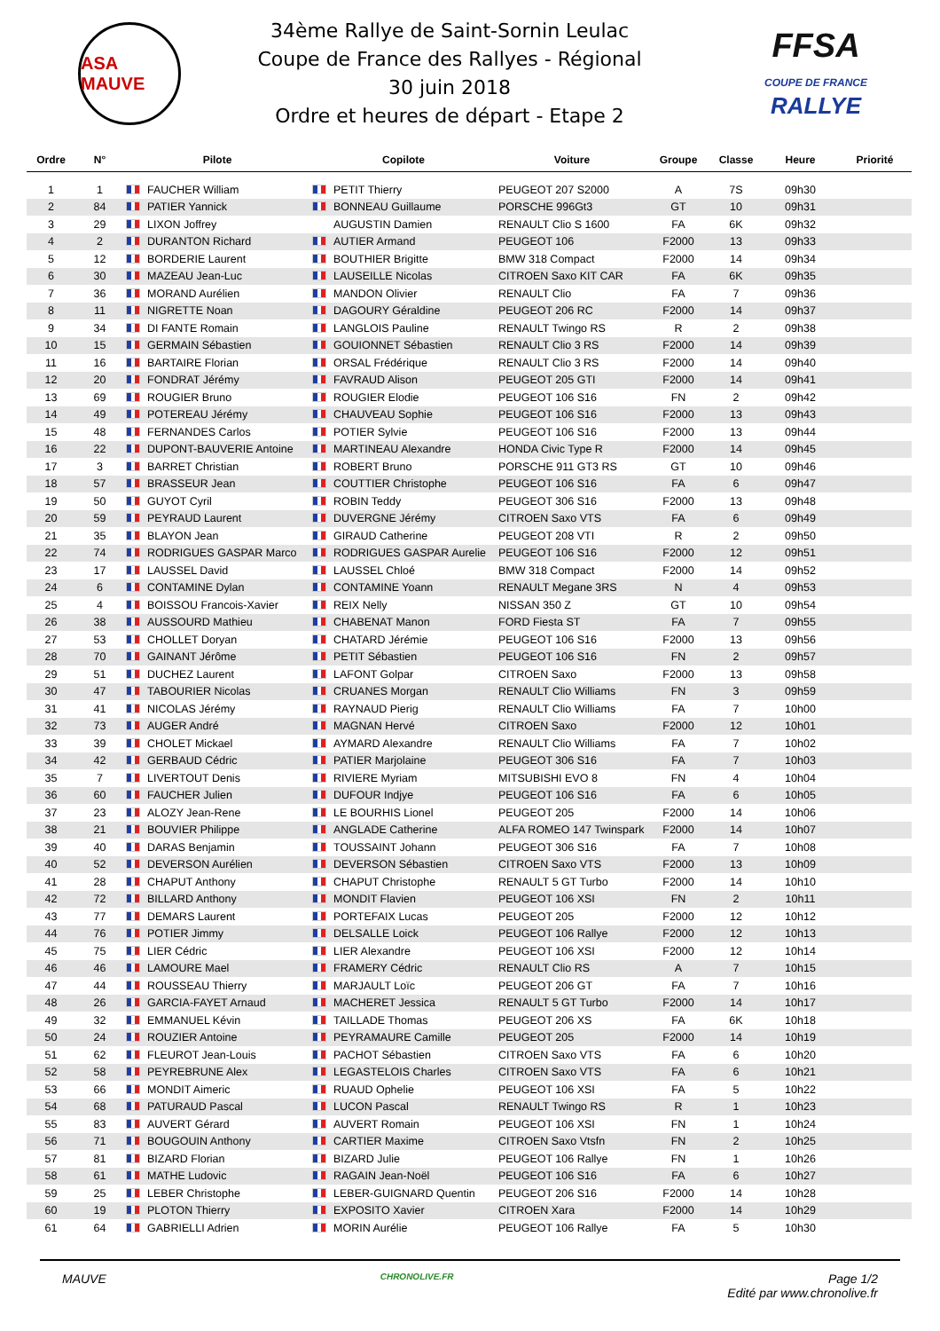ASA MAUVE
34ème Rallye de Saint-Sornin Leulac
Coupe de France des Rallyes - Régional
30 juin 2018
Ordre et heures de départ - Etape 2
FFSA
COUPE DE FRANCE RALLYE
| Ordre | N° | Pilote | Copilote | Voiture | Groupe | Classe | Heure | Priorité |
| --- | --- | --- | --- | --- | --- | --- | --- | --- |
| 1 | 1 | FAUCHER William | PETIT Thierry | PEUGEOT 207 S2000 | A | 7S | 09h30 | |
| 2 | 84 | PATIER Yannick | BONNEAU Guillaume | PORSCHE 996Gt3 | GT | 10 | 09h31 | |
| 3 | 29 | LIXON Joffrey | AUGUSTIN Damien | RENAULT Clio S 1600 | FA | 6K | 09h32 | |
| 4 | 2 | DURANTON Richard | AUTIER Armand | PEUGEOT 106 | F2000 | 13 | 09h33 | |
| 5 | 12 | BORDERIE Laurent | BOUTHIER Brigitte | BMW 318 Compact | F2000 | 14 | 09h34 | |
| 6 | 30 | MAZEAU Jean-Luc | LAUSEILLE Nicolas | CITROEN Saxo KIT CAR | FA | 6K | 09h35 | |
| 7 | 36 | MORAND Aurélien | MANDON Olivier | RENAULT Clio | FA | 7 | 09h36 | |
| 8 | 11 | NIGRETTE Noan | DAGOURY Géraldine | PEUGEOT 206 RC | F2000 | 14 | 09h37 | |
| 9 | 34 | DI FANTE Romain | LANGLOIS Pauline | RENAULT Twingo RS | R | 2 | 09h38 | |
| 10 | 15 | GERMAIN Sébastien | GOUIONNET Sébastien | RENAULT Clio 3 RS | F2000 | 14 | 09h39 | |
| 11 | 16 | BARTAIRE Florian | ORSAL Frédérique | RENAULT Clio 3 RS | F2000 | 14 | 09h40 | |
| 12 | 20 | FONDRAT Jérémy | FAVRAUD Alison | PEUGEOT 205 GTI | F2000 | 14 | 09h41 | |
| 13 | 69 | ROUGIER Bruno | ROUGIER Elodie | PEUGEOT 106 S16 | FN | 2 | 09h42 | |
| 14 | 49 | POTEREAU Jérémy | CHAUVEAU Sophie | PEUGEOT 106 S16 | F2000 | 13 | 09h43 | |
| 15 | 48 | FERNANDES Carlos | POTIER Sylvie | PEUGEOT 106 S16 | F2000 | 13 | 09h44 | |
| 16 | 22 | DUPONT-BAUVERIE Antoine | MARTINEAU Alexandre | HONDA Civic Type R | F2000 | 14 | 09h45 | |
| 17 | 3 | BARRET Christian | ROBERT Bruno | PORSCHE 911 GT3 RS | GT | 10 | 09h46 | |
| 18 | 57 | BRASSEUR Jean | COUTTIER Christophe | PEUGEOT 106 S16 | FA | 6 | 09h47 | |
| 19 | 50 | GUYOT Cyril | ROBIN Teddy | PEUGEOT 306 S16 | F2000 | 13 | 09h48 | |
| 20 | 59 | PEYRAUD Laurent | DUVERGNE Jérémy | CITROEN Saxo VTS | FA | 6 | 09h49 | |
| 21 | 35 | BLAYON Jean | GIRAUD Catherine | PEUGEOT 208 VTI | R | 2 | 09h50 | |
| 22 | 74 | RODRIGUES GASPAR Marco | RODRIGUES GASPAR Aurelie | PEUGEOT 106 S16 | F2000 | 12 | 09h51 | |
| 23 | 17 | LAUSSEL David | LAUSSEL Chloé | BMW 318 Compact | F2000 | 14 | 09h52 | |
| 24 | 6 | CONTAMINE Dylan | CONTAMINE Yoann | RENAULT Megane 3RS | N | 4 | 09h53 | |
| 25 | 4 | BOISSOU Francois-Xavier | REIX Nelly | NISSAN 350 Z | GT | 10 | 09h54 | |
| 26 | 38 | AUSSOURD Mathieu | CHABENAT Manon | FORD Fiesta ST | FA | 7 | 09h55 | |
| 27 | 53 | CHOLLET Doryan | CHATARD Jérémie | PEUGEOT 106 S16 | F2000 | 13 | 09h56 | |
| 28 | 70 | GAINANT Jérôme | PETIT Sébastien | PEUGEOT 106 S16 | FN | 2 | 09h57 | |
| 29 | 51 | DUCHEZ Laurent | LAFONT Golpar | CITROEN Saxo | F2000 | 13 | 09h58 | |
| 30 | 47 | TABOURIER Nicolas | CRUANES Morgan | RENAULT Clio Williams | FN | 3 | 09h59 | |
| 31 | 41 | NICOLAS Jérémy | RAYNAUD Pierig | RENAULT Clio Williams | FA | 7 | 10h00 | |
| 32 | 73 | AUGER André | MAGNAN Hervé | CITROEN Saxo | F2000 | 12 | 10h01 | |
| 33 | 39 | CHOLET Mickael | AYMARD Alexandre | RENAULT Clio Williams | FA | 7 | 10h02 | |
| 34 | 42 | GERBAUD Cédric | PATIER Marjolaine | PEUGEOT 306 S16 | FA | 7 | 10h03 | |
| 35 | 7 | LIVERTOUT Denis | RIVIERE Myriam | MITSUBISHI EVO 8 | FN | 4 | 10h04 | |
| 36 | 60 | FAUCHER Julien | DUFOUR Indjye | PEUGEOT 106 S16 | FA | 6 | 10h05 | |
| 37 | 23 | ALOZY Jean-Rene | LE BOURHIS Lionel | PEUGEOT 205 | F2000 | 14 | 10h06 | |
| 38 | 21 | BOUVIER Philippe | ANGLADE Catherine | ALFA ROMEO 147 Twinspark | F2000 | 14 | 10h07 | |
| 39 | 40 | DARAS Benjamin | TOUSSAINT Johann | PEUGEOT 306 S16 | FA | 7 | 10h08 | |
| 40 | 52 | DEVERSON Aurélien | DEVERSON Sébastien | CITROEN Saxo VTS | F2000 | 13 | 10h09 | |
| 41 | 28 | CHAPUT Anthony | CHAPUT Christophe | RENAULT 5 GT Turbo | F2000 | 14 | 10h10 | |
| 42 | 72 | BILLARD Anthony | MONDIT Flavien | PEUGEOT 106 XSI | FN | 2 | 10h11 | |
| 43 | 77 | DEMARS Laurent | PORTEFAIX Lucas | PEUGEOT 205 | F2000 | 12 | 10h12 | |
| 44 | 76 | POTIER Jimmy | DELSALLE Loick | PEUGEOT 106 Rallye | F2000 | 12 | 10h13 | |
| 45 | 75 | LIER Cédric | LIER Alexandre | PEUGEOT 106 XSI | F2000 | 12 | 10h14 | |
| 46 | 46 | LAMOURE Mael | FRAMERY Cédric | RENAULT Clio RS | A | 7 | 10h15 | |
| 47 | 44 | ROUSSEAU Thierry | MARJAULT Loïc | PEUGEOT 206 GT | FA | 7 | 10h16 | |
| 48 | 26 | GARCIA-FAYET Arnaud | MACHERET Jessica | RENAULT 5 GT Turbo | F2000 | 14 | 10h17 | |
| 49 | 32 | EMMANUEL Kévin | TAILLADE Thomas | PEUGEOT 206 XS | FA | 6K | 10h18 | |
| 50 | 24 | ROUZIER Antoine | PEYRAMAURE Camille | PEUGEOT 205 | F2000 | 14 | 10h19 | |
| 51 | 62 | FLEUROT Jean-Louis | PACHOT Sébastien | CITROEN Saxo VTS | FA | 6 | 10h20 | |
| 52 | 58 | PEYREBRUNE Alex | LEGASTELOIS Charles | CITROEN Saxo VTS | FA | 6 | 10h21 | |
| 53 | 66 | MONDIT Aimeric | RUAUD Ophelie | PEUGEOT 106 XSI | FA | 5 | 10h22 | |
| 54 | 68 | PATURAUD Pascal | LUCON Pascal | RENAULT Twingo RS | R | 1 | 10h23 | |
| 55 | 83 | AUVERT Gérard | AUVERT Romain | PEUGEOT 106 XSI | FN | 1 | 10h24 | |
| 56 | 71 | BOUGOUIN Anthony | CARTIER Maxime | CITROEN Saxo Vtsfn | FN | 2 | 10h25 | |
| 57 | 81 | BIZARD Florian | BIZARD Julie | PEUGEOT 106 Rallye | FN | 1 | 10h26 | |
| 58 | 61 | MATHE Ludovic | RAGAIN Jean-Noël | PEUGEOT 106 S16 | FA | 6 | 10h27 | |
| 59 | 25 | LEBER Christophe | LEBER-GUIGNARD Quentin | PEUGEOT 206 S16 | F2000 | 14 | 10h28 | |
| 60 | 19 | PLOTON Thierry | EXPOSITO Xavier | CITROEN Xara | F2000 | 14 | 10h29 | |
| 61 | 64 | GABRIELLI Adrien | MORIN Aurélie | PEUGEOT 106 Rallye | FA | 5 | 10h30 | |
MAUVE
CHRONOLIVE.FR
Page 1/2
Edité par www.chronolive.fr